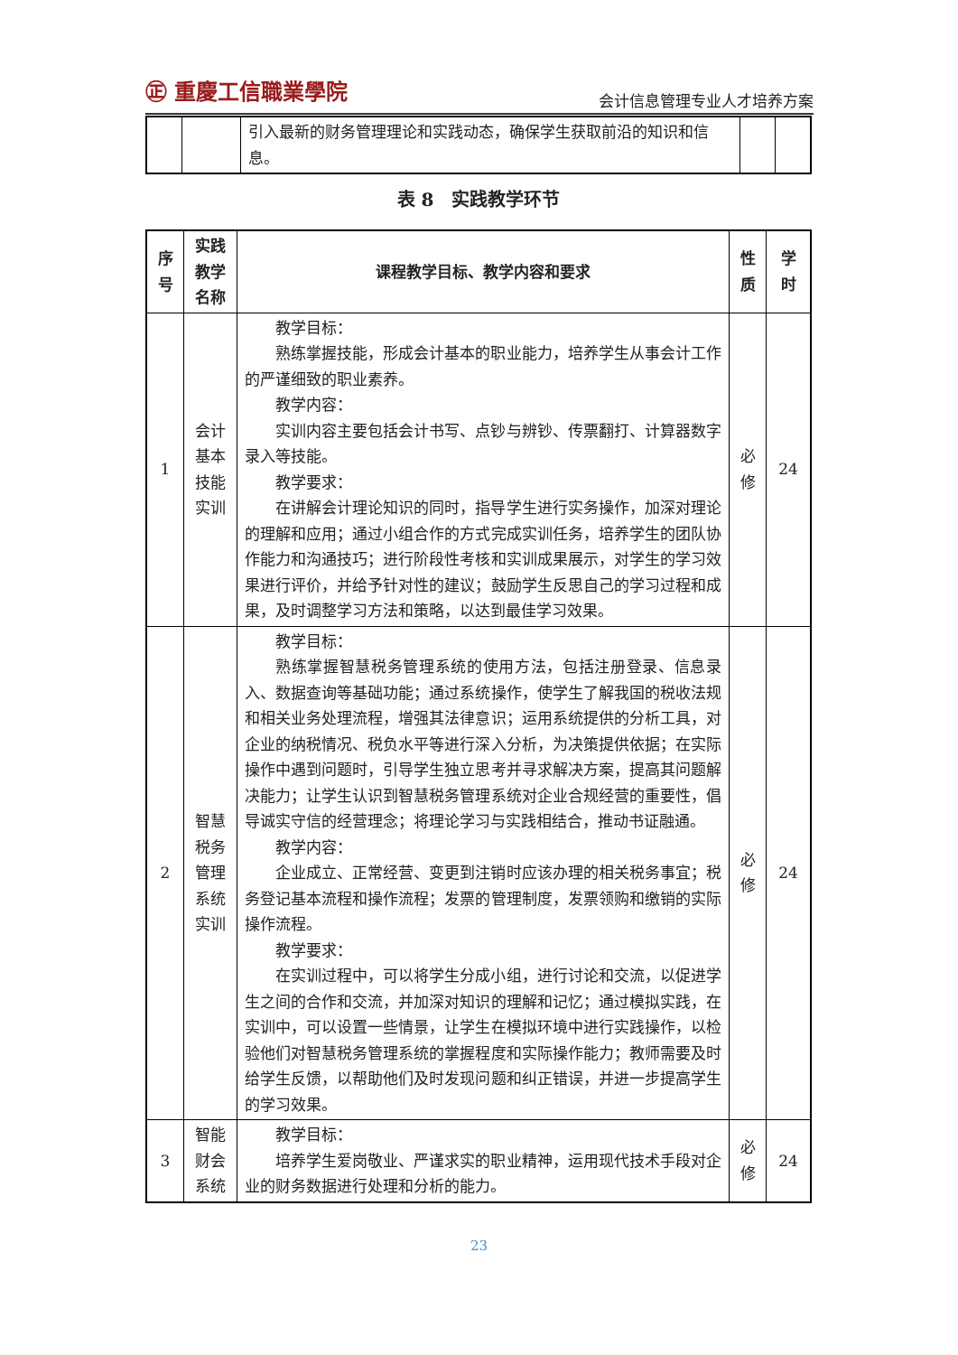㊣ 重慶工信職業學院
会计信息管理专业人才培养方案
| | | 引入最新的财务管理理论和实践动态，确保学生获取前沿的知识和信息。 | | |
表 8　实践教学环节
| 序号 | 实践教学名称 | 课程教学目标、教学内容和要求 | 性质 | 学时 |
| --- | --- | --- | --- | --- |
| 1 | 会计基本技能实训 | 教学目标： 熟练掌握技能，形成会计基本的职业能力，培养学生从事会计工作的严谨细致的职业素养。 教学内容： 实训内容主要包括会计书写、点钞与辨钞、传票翻打、计算器数字录入等技能。 教学要求： 在讲解会计理论知识的同时，指导学生进行实务操作，加深对理论的理解和应用；通过小组合作的方式完成实训任务，培养学生的团队协作能力和沟通技巧；进行阶段性考核和实训成果展示，对学生的学习效果进行评价，并给予针对性的建议；鼓励学生反思自己的学习过程和成果，及时调整学习方法和策略，以达到最佳学习效果。 | 必修 | 24 |
| 2 | 智慧税务管理系统实训 | 教学目标： 熟练掌握智慧税务管理系统的使用方法，包括注册登录、信息录入、数据查询等基础功能；通过系统操作，使学生了解我国的税收法规和相关业务处理流程，增强其法律意识；运用系统提供的分析工具，对企业的纳税情况、税负水平等进行深入分析，为决策提供依据；在实际操作中遇到问题时，引导学生独立思考并寻求解决方案，提高其问题解决能力；让学生认识到智慧税务管理系统对企业合规经营的重要性，倡导诚实守信的经营理念；将理论学习与实践相结合，推动书证融通。 教学内容： 企业成立、正常经营、变更到注销时应该办理的相关税务事宜；税务登记基本流程和操作流程；发票的管理制度，发票领购和缴销的实际操作流程。 教学要求： 在实训过程中，可以将学生分成小组，进行讨论和交流，以促进学生之间的合作和交流，并加深对知识的理解和记忆；通过模拟实践，在实训中，可以设置一些情景，让学生在模拟环境中进行实践操作，以检验他们对智慧税务管理系统的掌握程度和实际操作能力；教师需要及时给学生反馈，以帮助他们及时发现问题和纠正错误，并进一步提高学生的学习效果。 | 必修 | 24 |
| 3 | 智能财会系统 | 教学目标： 培养学生爱岗敬业、严谨求实的职业精神，运用现代技术手段对企业的财务数据进行处理和分析的能力。 | 必修 | 24 |
23